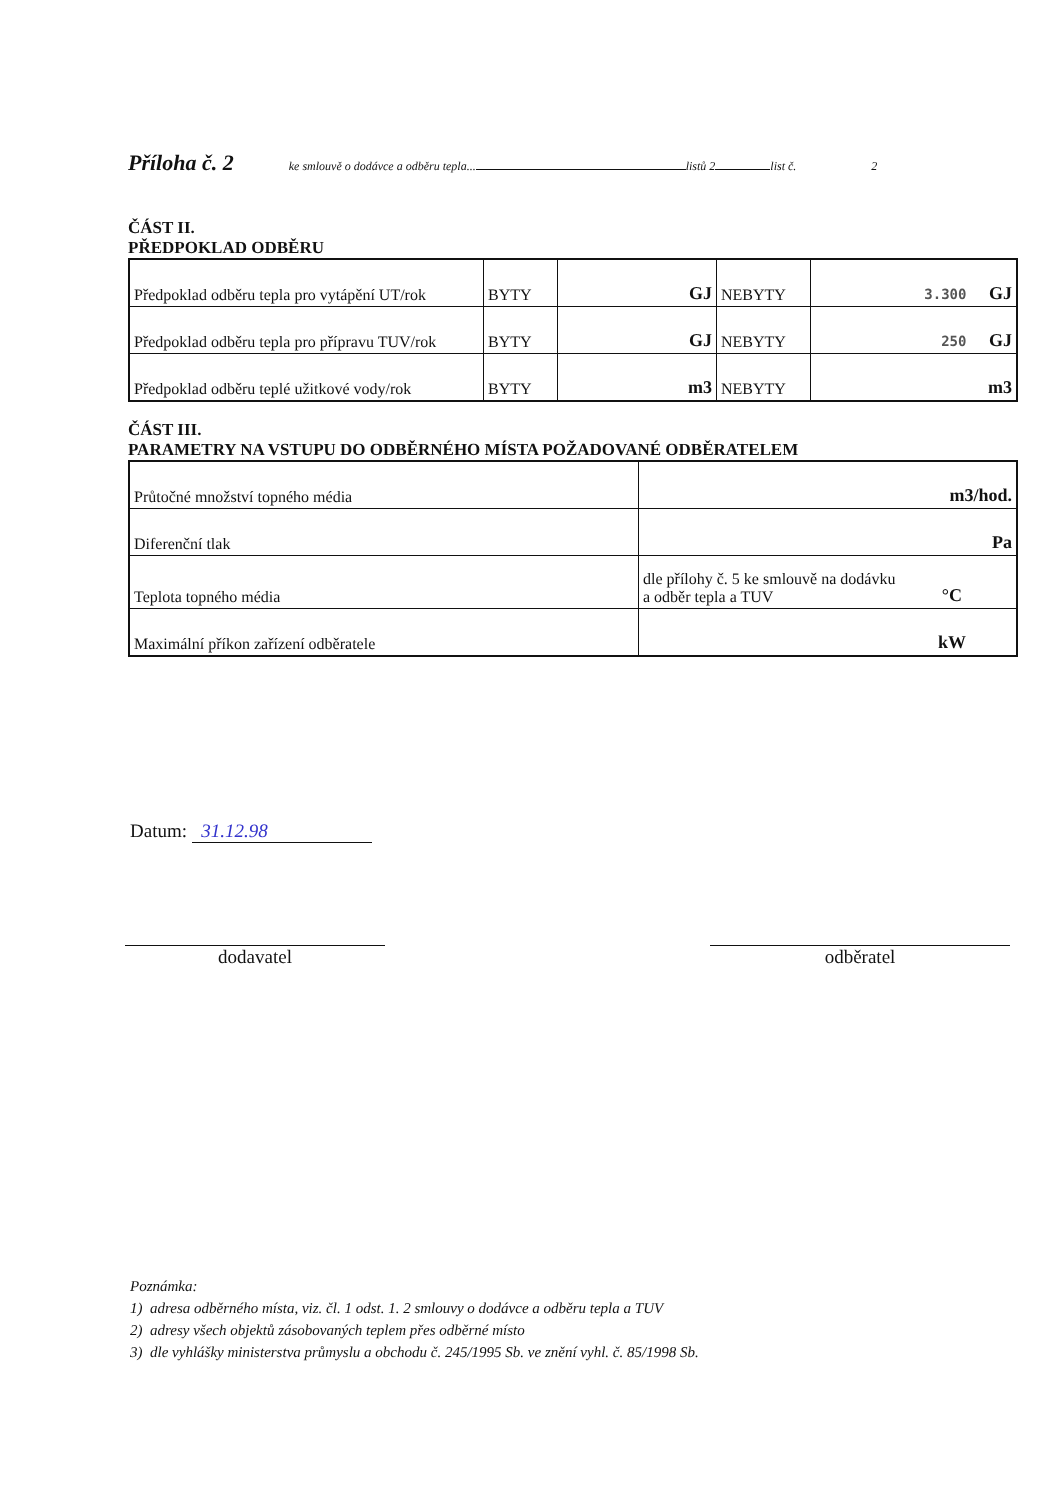Příloha č. 2 ke smlouvě o dodávce a odběru tepla... listů 2 list č. 2
ČÁST II.
PŘEDPOKLAD ODBĚRU
| Předpoklad odběru tepla pro vytápění UT/rok | BYTY | GJ | NEBYTY | 3.300 GJ |
| Předpoklad odběru tepla pro přípravu TUV/rok | BYTY | GJ | NEBYTY | 250 GJ |
| Předpoklad odběru teplé užitkové vody/rok | BYTY | m3 | NEBYTY | m3 |
ČÁST III.
PARAMETRY NA VSTUPU DO ODBĚRNÉHO MÍSTA POŽADOVANÉ ODBĚRATELEM
| Průtočné množství topného média | m3/hod. |
| Diferenční tlak | Pa |
| Teplota topného média | dle přílohy č. 5 ke smlouvě na dodávku a odběr tepla a TUV °C |
| Maximální příkon zařízení odběratele | kW |
Datum: 31.12.98
dodavatel odběratel
Poznámka:
1) adresa odběrného místa, viz. čl. 1 odst. 1. 2 smlouvy o dodávce a odběru tepla a TUV
2) adresy všech objektů zásobovaných teplem přes odběrné místo
3) dle vyhlášky ministerstva průmyslu a obchodu č. 245/1995 Sb. ve znění vyhl. č. 85/1998 Sb.